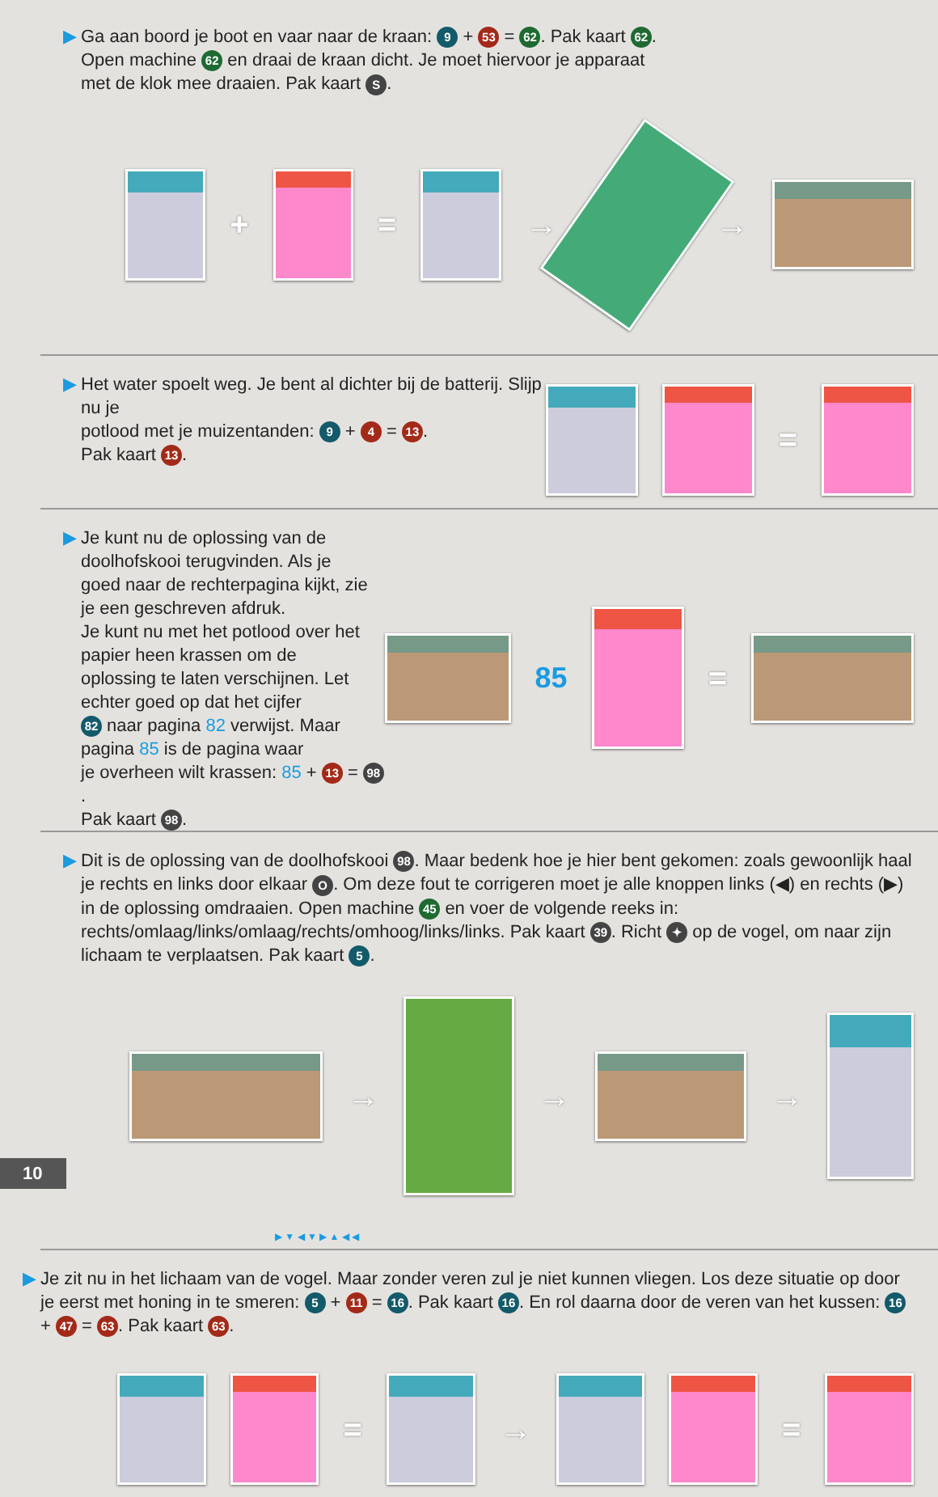▶ Ga aan boord je boot en vaar naar de kraan: 9 + 53 = 62. Pak kaart 62.
Open machine 62 en draai de kraan dicht. Je moet hiervoor je apparaat
met de klok mee draaien. Pak kaart S.
+ = → →
▶ Het water spoelt weg. Je bent al dichter bij de batterij. Slijp nu je
potlood met je muizentanden: 9 + 4 = 13.
Pak kaart 13.
=
▶ Je kunt nu de oplossing van de doolhofskooi terugvinden. Als je
goed naar de rechterpagina kijkt, zie je een geschreven afdruk.
Je kunt nu met het potlood over het papier heen krassen om de
oplossing te laten verschijnen. Let echter goed op dat het cijfer
82 naar pagina 82 verwijst. Maar pagina 85 is de pagina waar
je overheen wilt krassen: 85 + 13 = 98.
Pak kaart 98.
85 =
▶ Dit is de oplossing van de doolhofskooi 98. Maar bedenk hoe je hier bent gekomen: zoals gewoonlijk haal je rechts en links door elkaar O. Om deze fout te corrigeren moet je alle knoppen links (◀) en rechts (▶) in de oplossing omdraaien. Open machine 45 en voer de volgende reeks in: rechts/omlaag/links/omlaag/rechts/omhoog/links/links. Pak kaart 39. Richt ✦ op de vogel, om naar zijn lichaam te verplaatsen. Pak kaart 5.
→ → →
▶ ▼ ◀ ▼ ▶ ▲ ◀ ◀
▶ Je zit nu in het lichaam van de vogel. Maar zonder veren zul je niet kunnen vliegen. Los deze situatie op door je eerst met honing in te smeren: 5 + 11 = 16. Pak kaart 16. En rol daarna door de veren van het kussen: 16 + 47 = 63. Pak kaart 63.
= → =
10